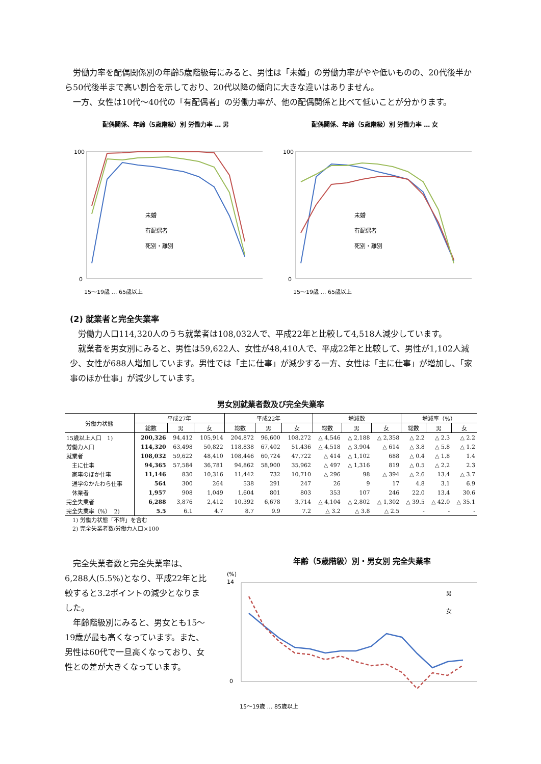労働力率を配偶関係別の年齢5歳階級毎にみると、男性は「未婚」の労働力率がやや低いものの、20代後半から50代後半まで高い割合を示しており、20代以降の傾向に大きな違いはありません。
　一方、女性は10代～40代の「有配偶者」の労働力率が、他の配偶関係と比べて低いことが分かります。
配偶関係、年齢（5歳階級）別 労働力率 … 男
100
0
未婚
有配偶者
死別・離別
15～19歳 … 65歳以上
配偶関係、年齢（5歳階級）別 労働力率 … 女
100
0
未婚
有配偶者
死別・離別
15～19歳 … 65歳以上
(2) 就業者と完全失業率
　労働力人口114,320人のうち就業者は108,032人で、平成22年と比較して4,518人減少しています。
　就業者を男女別にみると、男性は59,622人、女性が48,410人で、平成22年と比較して、男性が1,102人減少、女性が688人増加しています。男性では「主に仕事」が減少する一方、女性は「主に仕事」が増加し、「家事のほか仕事」が減少しています。
男女別就業者数及び完全失業率
| 労働力状態 | 平成27年 | | | 平成22年 | | | 増減数 | | | 増減率（%） | | |
| --- | --- | --- | --- | --- | --- | --- | --- | --- | --- | --- | --- | --- |
| | 総数 | 男 | 女 | 総数 | 男 | 女 | 総数 | 男 | 女 | 総数 | 男 | 女 |
| 15歳以上人口 1) | 200,326 | 94,412 | 105,914 | 204,872 | 96,600 | 108,272 | △ 4,546 | △ 2,188 | △ 2,358 | △ 2.2 | △ 2.3 | △ 2.2 |
| 労働力人口 | 114,320 | 63,498 | 50,822 | 118,838 | 67,402 | 51,436 | △ 4,518 | △ 3,904 | △ 614 | △ 3.8 | △ 5.8 | △ 1.2 |
| 就業者 | 108,032 | 59,622 | 48,410 | 108,446 | 60,724 | 47,722 | △ 414 | △ 1,102 | 688 | △ 0.4 | △ 1.8 | 1.4 |
| 主に仕事 | 94,365 | 57,584 | 36,781 | 94,862 | 58,900 | 35,962 | △ 497 | △ 1,316 | 819 | △ 0.5 | △ 2.2 | 2.3 |
| 家事のほか仕事 | 11,146 | 830 | 10,316 | 11,442 | 732 | 10,710 | △ 296 | 98 | △ 394 | △ 2.6 | 13.4 | △ 3.7 |
| 通学のかたわら仕事 | 564 | 300 | 264 | 538 | 291 | 247 | 26 | 9 | 17 | 4.8 | 3.1 | 6.9 |
| 休業者 | 1,957 | 908 | 1,049 | 1,604 | 801 | 803 | 353 | 107 | 246 | 22.0 | 13.4 | 30.6 |
| 完全失業者 | 6,288 | 3,876 | 2,412 | 10,392 | 6,678 | 3,714 | △ 4,104 | △ 2,802 | △ 1,302 | △ 39.5 | △ 42.0 | △ 35.1 |
| 完全失業率（%） 2) | 5.5 | 6.1 | 4.7 | 8.7 | 9.9 | 7.2 | △ 3.2 | △ 3.8 | △ 2.5 | - | - | - |
1) 労働力状態「不詳」を含む
2) 完全失業者数/労働力人口×100
　完全失業者数と完全失業率は、6,288人(5.5%)となり、平成22年と比較すると3.2ポイントの減少となりました。
　年齢階級別にみると、男女とも15～19歳が最も高くなっています。また、男性は60代で一旦高くなっており、女性との差が大きくなっています。
年齢（5歳階級）別・男女別 完全失業率
(%)
14
0
男
女
15～19歳 … 85歳以上